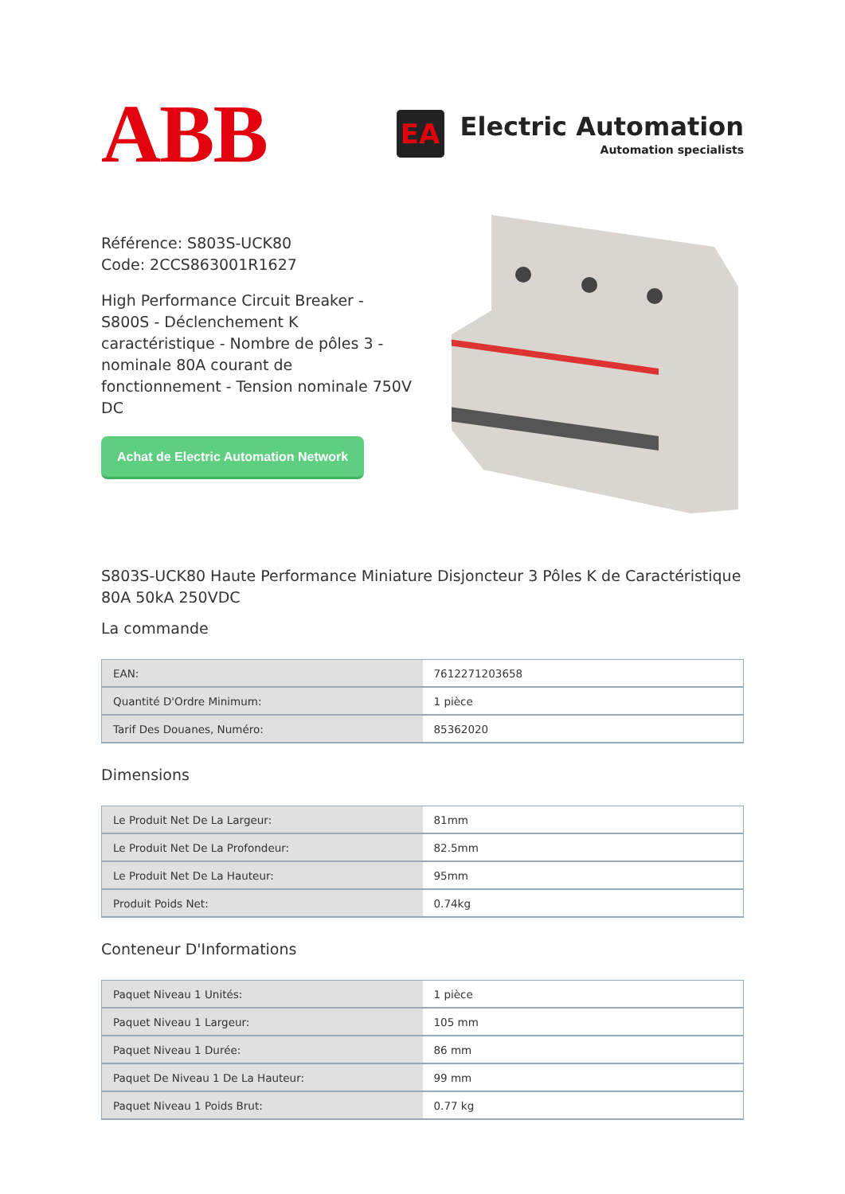ABB
EA
Electric Automation
Automation specialists
Référence: S803S-UCK80
Code: 2CCS863001R1627
High Performance Circuit Breaker - S800S - Déclenchement K caractéristique - Nombre de pôles 3 - nominale 80A courant de fonctionnement - Tension nominale 750V DC
Achat de Electric Automation Network
S803S-UCK80 Haute Performance Miniature Disjoncteur 3 Pôles K de Caractéristique 80A 50kA 250VDC
La commande
| EAN: | 7612271203658 |
| Quantité D'Ordre Minimum: | 1 pièce |
| Tarif Des Douanes, Numéro: | 85362020 |
Dimensions
| Le Produit Net De La Largeur: | 81mm |
| Le Produit Net De La Profondeur: | 82.5mm |
| Le Produit Net De La Hauteur: | 95mm |
| Produit Poids Net: | 0.74kg |
Conteneur D'Informations
| Paquet Niveau 1 Unités: | 1 pièce |
| Paquet Niveau 1 Largeur: | 105 mm |
| Paquet Niveau 1 Durée: | 86 mm |
| Paquet De Niveau 1 De La Hauteur: | 99 mm |
| Paquet Niveau 1 Poids Brut: | 0.77 kg |